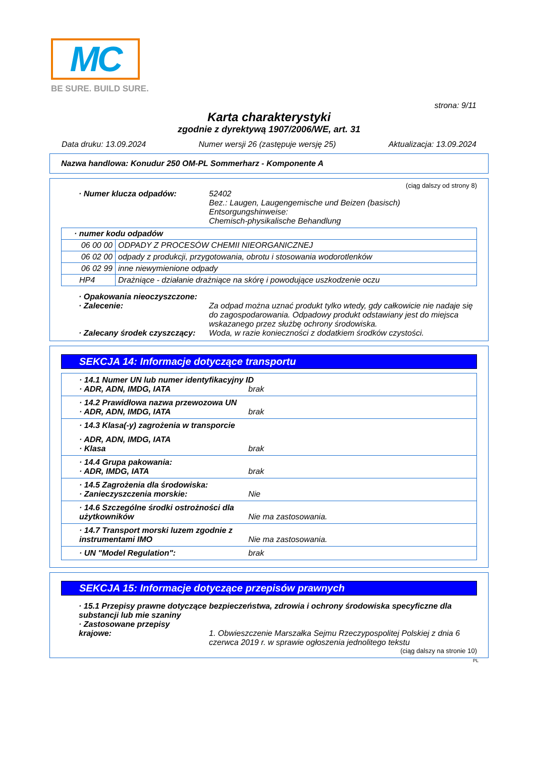MC
BE SURE. BUILD SURE.
strona: 9/11
Karta charakterystyki
zgodnie z dyrektywą 1907/2006/WE, art. 31
Data druku: 13.09.2024 Numer wersji 26 (zastępuje wersję 25) Aktualizacja: 13.09.2024
Nazwa handlowa: Konudur 250 OM-PL Sommerharz - Komponente A
(ciąg dalszy od strony 8)
· Numer klucza odpadów: 52402
Bez.: Laugen, Laugengemische und Beizen (basisch)
Entsorgungshinweise:
Chemisch-physikalische Behandlung
| · numer kodu odpadów | |
| 06 00 00 | ODPADY Z PROCESÓW CHEMII NIEORGANICZNEJ |
| 06 02 00 | odpady z produkcji, przygotowania, obrotu i stosowania wodorotlenków |
| 06 02 99 | inne niewymienione odpady |
| HP4 | Drażniące - działanie drażniące na skórę i powodujące uszkodzenie oczu |
· Opakowania nieoczyszczone:
· Zalecenie: Za odpad można uznać produkt tylko wtedy, gdy całkowicie nie nadaje się do zagospodarowania. Odpadowy produkt odstawiany jest do miejsca wskazanego przez służbę ochrony środowiska.
· Zalecany środek czyszczący: Woda, w razie konieczności z dodatkiem środków czystości.
SEKCJA 14: Informacje dotyczące transportu
· 14.1 Numer UN lub numer identyfikacyjny ID
· ADR, ADN, IMDG, IATA brak
· 14.2 Prawidłowa nazwa przewozowa UN
· ADR, ADN, IMDG, IATA brak
· 14.3 Klasa(-y) zagrożenia w transporcie
· ADR, ADN, IMDG, IATA
· Klasa brak
· 14.4 Grupa pakowania:
· ADR, IMDG, IATA brak
· 14.5 Zagrożenia dla środowiska:
· Zanieczyszczenia morskie: Nie
· 14.6 Szczególne środki ostrożności dla użytkowników Nie ma zastosowania.
· 14.7 Transport morski luzem zgodnie z instrumentami IMO Nie ma zastosowania.
· UN "Model Regulation": brak
SEKCJA 15: Informacje dotyczące przepisów prawnych
· 15.1 Przepisy prawne dotyczące bezpieczeństwa, zdrowia i ochrony środowiska specyficzne dla substancji lub mie szaniny
· Zastosowane przepisy
krajowe: 1. Obwieszczenie Marszałka Sejmu Rzeczypospolitej Polskiej z dnia 6 czerwca 2019 r. w sprawie ogłoszenia jednolitego tekstu
(ciąg dalszy na stronie 10)
PL